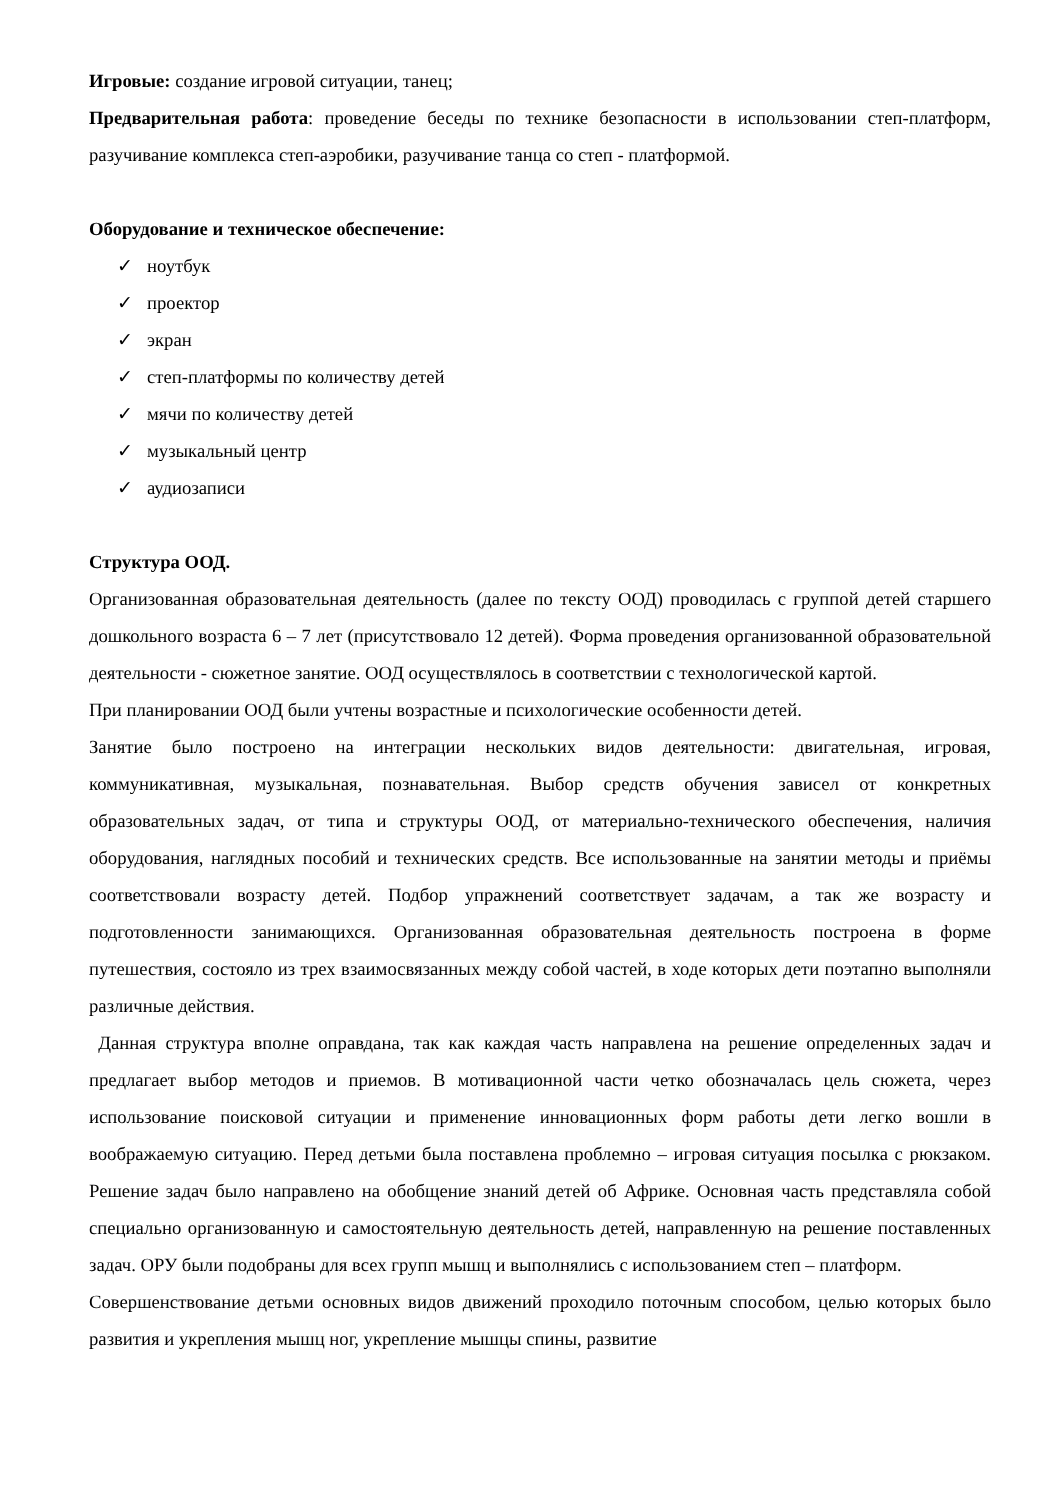Игровые: создание игровой ситуации, танец;
Предварительная работа: проведение беседы по технике безопасности в использовании степ-платформ, разучивание комплекса степ-аэробики, разучивание танца со степ - платформой.
Оборудование и техническое обеспечение:
✓ ноутбук
✓ проектор
✓ экран
✓ степ-платформы по количеству детей
✓ мячи по количеству детей
✓ музыкальный центр
✓ аудиозаписи
Структура ООД.
Организованная образовательная деятельность (далее по тексту ООД) проводилась с группой детей старшего дошкольного возраста 6 – 7 лет (присутствовало 12 детей). Форма проведения организованной образовательной деятельности - сюжетное занятие. ООД осуществлялось в соответствии с технологической картой.
При планировании ООД были учтены возрастные и психологические особенности детей.
Занятие было построено на интеграции нескольких видов деятельности: двигательная, игровая, коммуникативная, музыкальная, познавательная. Выбор средств обучения зависел от конкретных образовательных задач, от типа и структуры ООД, от материально-технического обеспечения, наличия оборудования, наглядных пособий и технических средств. Все использованные на занятии методы и приёмы соответствовали возрасту детей. Подбор упражнений соответствует задачам, а так же возрасту и подготовленности занимающихся. Организованная образовательная деятельность построена в форме путешествия, состояло из трех взаимосвязанных между собой частей, в ходе которых дети поэтапно выполняли различные действия.
Данная структура вполне оправдана, так как каждая часть направлена на решение определенных задач и предлагает выбор методов и приемов. В мотивационной части четко обозначалась цель сюжета, через использование поисковой ситуации и применение инновационных форм работы дети легко вошли в воображаемую ситуацию. Перед детьми была поставлена проблемно – игровая ситуация посылка с рюкзаком. Решение задач было направлено на обобщение знаний детей об Африке. Основная часть представляла собой специально организованную и самостоятельную деятельность детей, направленную на решение поставленных задач. ОРУ были подобраны для всех групп мышц и выполнялись с использованием степ – платформ.
Совершенствование детьми основных видов движений проходило поточным способом, целью которых было развития и укрепления мышц ног, укрепление мышцы спины, развитие